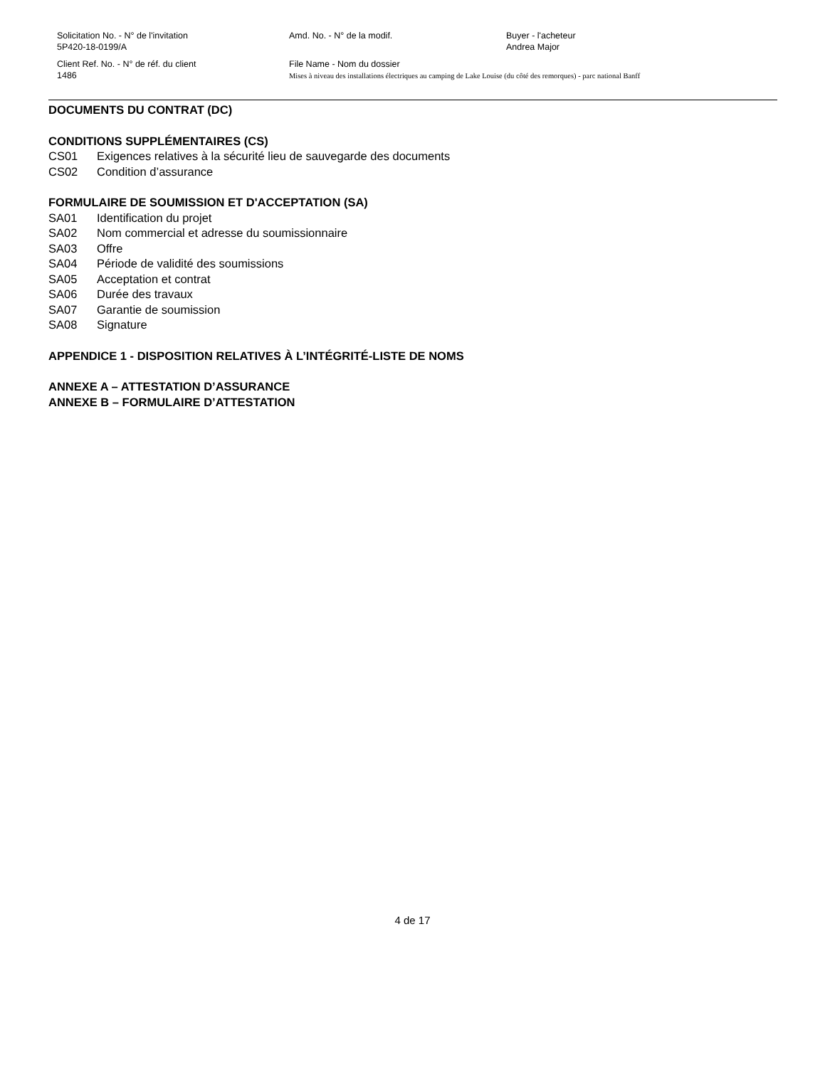Solicitation No. - N° de l'invitation
5P420-18-0199/A
Amd. No. - N° de la modif. Buyer - l'acheteur
Andrea Major
Client Ref. No. - N° de réf. du client
1486
File Name - Nom du dossier
Mises à niveau des installations électriques au camping de Lake Louise (du côté des remorques) - parc national Banff
DOCUMENTS DU CONTRAT (DC)
CONDITIONS SUPPLÉMENTAIRES (CS)
CS01 Exigences relatives à la sécurité lieu de sauvegarde des documents
CS02 Condition d’assurance
FORMULAIRE DE SOUMISSION ET D'ACCEPTATION (SA)
SA01 Identification du projet
SA02 Nom commercial et adresse du soumissionnaire
SA03 Offre
SA04 Période de validité des soumissions
SA05 Acceptation et contrat
SA06 Durée des travaux
SA07 Garantie de soumission
SA08 Signature
APPENDICE 1 - DISPOSITION RELATIVES À L’INTÉGRITÉ-LISTE DE NOMS
ANNEXE A – ATTESTATION D’ASSURANCE
ANNEXE B – FORMULAIRE D’ATTESTATION
4 de 17